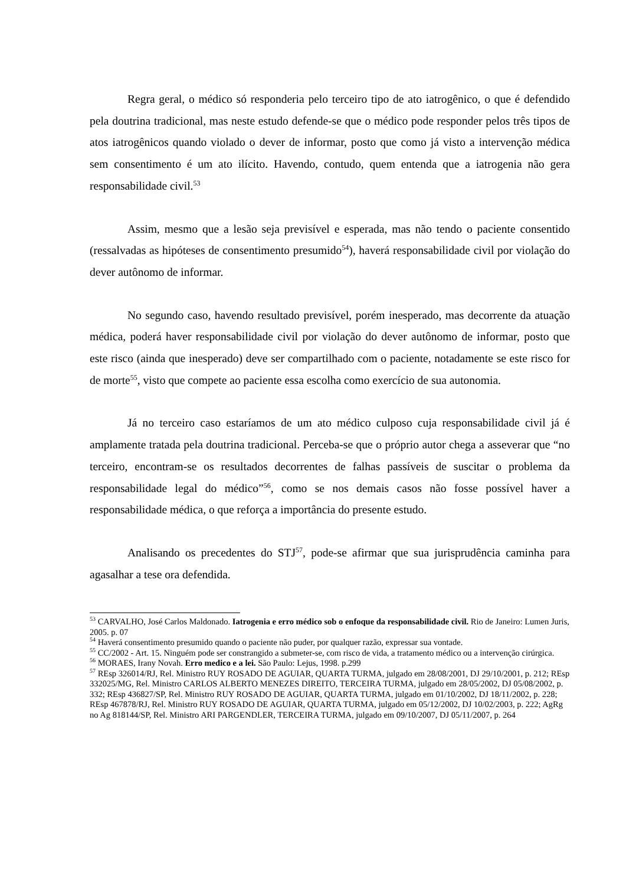Regra geral, o médico só responderia pelo terceiro tipo de ato iatrogênico, o que é defendido pela doutrina tradicional, mas neste estudo defende-se que o médico pode responder pelos três tipos de atos iatrogênicos quando violado o dever de informar, posto que como já visto a intervenção médica sem consentimento é um ato ilícito. Havendo, contudo, quem entenda que a iatrogenia não gera responsabilidade civil.<sup>53</sup>
Assim, mesmo que a lesão seja previsível e esperada, mas não tendo o paciente consentido (ressalvadas as hipóteses de consentimento presumido<sup>54</sup>), haverá responsabilidade civil por violação do dever autônomo de informar.
No segundo caso, havendo resultado previsível, porém inesperado, mas decorrente da atuação médica, poderá haver responsabilidade civil por violação do dever autônomo de informar, posto que este risco (ainda que inesperado) deve ser compartilhado com o paciente, notadamente se este risco for de morte<sup>55</sup>, visto que compete ao paciente essa escolha como exercício de sua autonomia.
Já no terceiro caso estaríamos de um ato médico culposo cuja responsabilidade civil já é amplamente tratada pela doutrina tradicional. Perceba-se que o próprio autor chega a asseverar que “no terceiro, encontram-se os resultados decorrentes de falhas passíveis de suscitar o problema da responsabilidade legal do médico”<sup>56</sup>, como se nos demais casos não fosse possível haver a responsabilidade médica, o que reforça a importância do presente estudo.
Analisando os precedentes do STJ<sup>57</sup>, pode-se afirmar que sua jurisprudência caminha para agasalhar a tese ora defendida.
<sup>53</sup> CARVALHO, José Carlos Maldonado. Iatrogenia e erro médico sob o enfoque da responsabilidade civil. Rio de Janeiro: Lumen Juris, 2005. p. 07
<sup>54</sup> Haverá consentimento presumido quando o paciente não puder, por qualquer razão, expressar sua vontade.
<sup>55</sup> CC/2002 - Art. 15. Ninguém pode ser constrangido a submeter-se, com risco de vida, a tratamento médico ou a intervenção cirúrgica.
<sup>56</sup> MORAES, Irany Novah. Erro medico e a lei. São Paulo: Lejus, 1998. p.299
<sup>57</sup> REsp 326014/RJ, Rel. Ministro RUY ROSADO DE AGUIAR, QUARTA TURMA, julgado em 28/08/2001, DJ 29/10/2001, p. 212; REsp 332025/MG, Rel. Ministro CARLOS ALBERTO MENEZES DIREITO, TERCEIRA TURMA, julgado em 28/05/2002, DJ 05/08/2002, p. 332; REsp 436827/SP, Rel. Ministro RUY ROSADO DE AGUIAR, QUARTA TURMA, julgado em 01/10/2002, DJ 18/11/2002, p. 228; REsp 467878/RJ, Rel. Ministro RUY ROSADO DE AGUIAR, QUARTA TURMA, julgado em 05/12/2002, DJ 10/02/2003, p. 222; AgRg no Ag 818144/SP, Rel. Ministro ARI PARGENDLER, TERCEIRA TURMA, julgado em 09/10/2007, DJ 05/11/2007, p. 264